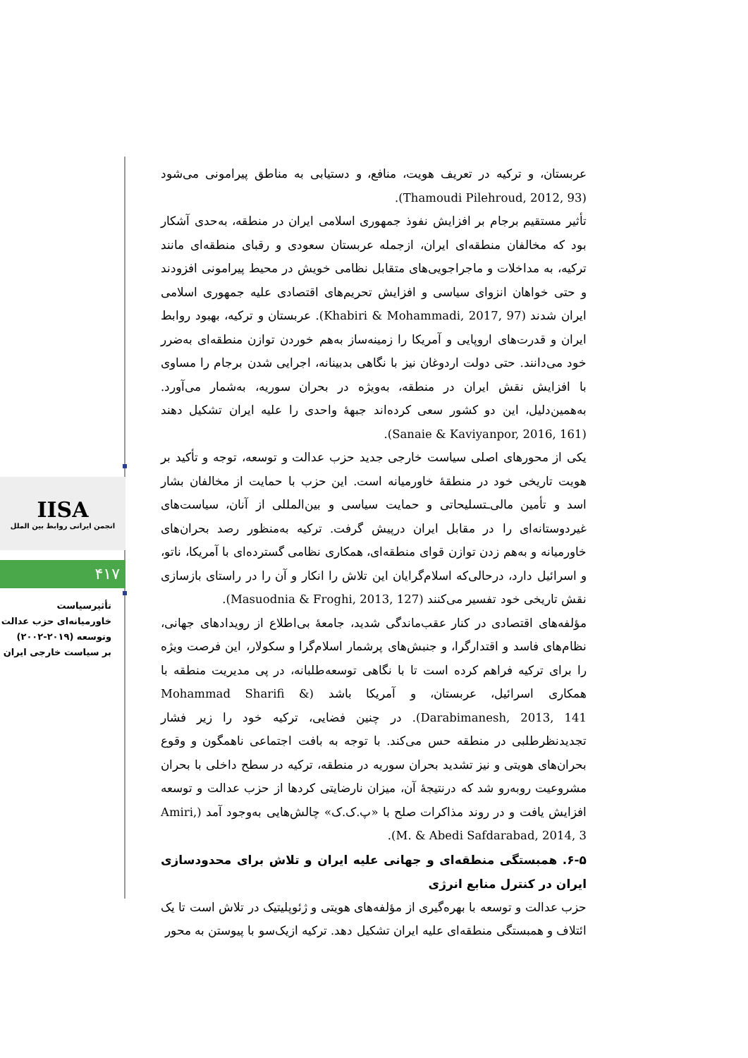IISA
انجمن ایرانی روابط بین الملل
۴۱۷
تأثیرسیاست
خاورمیانه‌ای حزب عدالت
وتوسعه (۲۰۱۹-۲۰۰۲)
بر سیاست خارجی ایران
عربستان، و ترکیه در تعریف هویت، منافع، و دستیابی به مناطق پیرامونی می‌شود (Thamoudi Pilehroud, 2012, 93).
تأثیر مستقیم برجام بر افزایش نفوذ جمهوری اسلامی ایران در منطقه، به‌حدی آشکار بود که مخالفان منطقه‌ای ایران، ازجمله عربستان سعودی و رقبای منطقه‌ای مانند ترکیه، به مداخلات و ماجراجویی‌های متقابل نظامی خویش در محیط پیرامونی افزودند و حتی خواهان انزوای سیاسی و افزایش تحریم‌های اقتصادی علیه جمهوری اسلامی ایران شدند (Khabiri & Mohammadi, 2017, 97). عربستان و ترکیه، بهبود روابط ایران و قدرت‌های اروپایی و آمریکا را زمینه‌ساز به‌هم خوردن توازن منطقه‌ای به‌ضرر خود می‌دانند. حتی دولت اردوغان نیز با نگاهی بدبینانه، اجرایی شدن برجام را مساوی با افزایش نقش ایران در منطقه، به‌ویژه در بحران سوریه، به‌شمار می‌آورد. به‌همین‌دلیل، این دو کشور سعی کرده‌اند جبههٔ واحدی را علیه ایران تشکیل دهند (Sanaie & Kaviyanpor, 2016, 161).
یکی از محورهای اصلی سیاست خارجی جدید حزب عدالت و توسعه، توجه و تأکید بر هویت تاریخی خود در منطقهٔ خاورمیانه است. این حزب با حمایت از مخالفان بشار اسد و تأمین مالی‌ـتسلیحاتی و حمایت سیاسی و بین‌المللی از آنان، سیاست‌های غیردوستانه‌ای را در مقابل ایران درپیش گرفت. ترکیه به‌منظور رصد بحران‌های خاورمیانه و به‌هم زدن توازن قوای منطقه‌ای، همکاری نظامی گسترده‌ای با آمریکا، ناتو، و اسرائیل دارد، درحالی‌که اسلام‌گرایان این تلاش را انکار و آن را در راستای بازسازی نقش تاریخی خود تفسیر می‌کنند (Masuodnia & Froghi, 2013, 127).
مؤلفه‌های اقتصادی در کنار عقب‌ماندگی شدید، جامعهٔ بی‌اطلاع از رویدادهای جهانی، نظام‌های فاسد و اقتدارگرا، و جنبش‌های پرشمار اسلام‌گرا و سکولار، این فرصت ویژه را برای ترکیه فراهم کرده است تا با نگاهی توسعه‌طلبانه، در پی مدیریت منطقه با همکاری اسرائیل، عربستان، و آمریکا باشد (Mohammad Sharifi & Darabimanesh, 2013, 141). در چنین فضایی، ترکیه خود را زیر فشار تجدیدنظرطلبی در منطقه حس می‌کند. با توجه به بافت اجتماعی ناهمگون و وقوع بحران‌های هویتی و نیز تشدید بحران سوریه در منطقه، ترکیه در سطح داخلی با بحران مشروعیت روبه‌رو شد که درنتیجهٔ آن، میزان نارضایتی کردها از حزب عدالت و توسعه افزایش یافت و در روند مذاکرات صلح با «پ.ک.ک» چالش‌هایی به‌وجود آمد (Amiri, M. & Abedi Safdarabad, 2014, 3).
۶-۵. همبستگی منطقه‌ای و جهانی علیه ایران و تلاش برای محدودسازی ایران در کنترل منابع انرژی
حزب عدالت و توسعه با بهره‌گیری از مؤلفه‌های هویتی و ژئوپلیتیک در تلاش است تا یک ائتلاف و همبستگی منطقه‌ای علیه ایران تشکیل دهد. ترکیه ازیک‌سو با پیوستن به محور